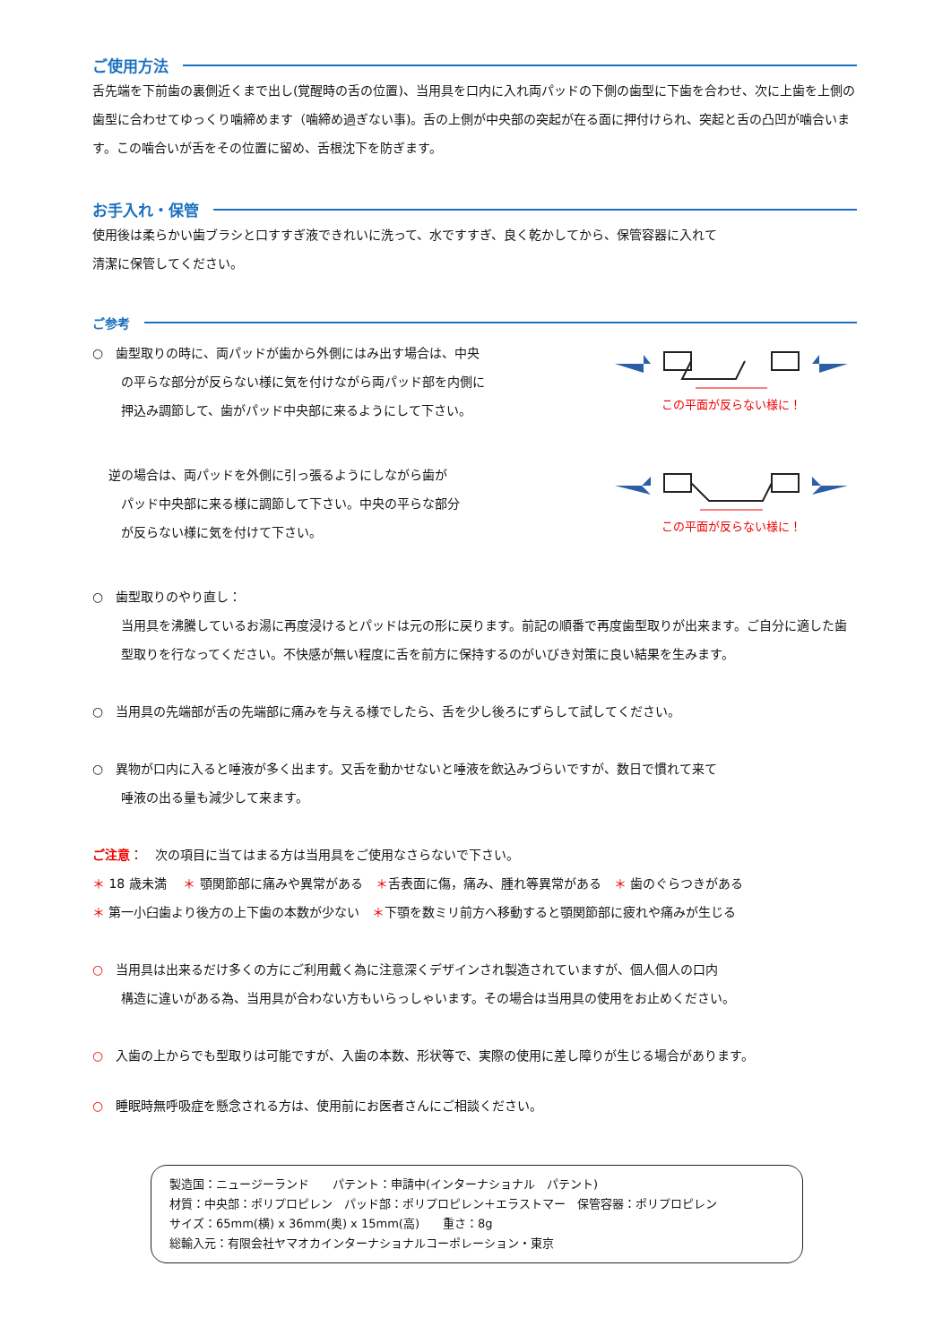ご使用方法
舌先端を下前歯の裏側近くまで出し(覚醒時の舌の位置)、当用具を口内に入れ両パッドの下側の歯型に下歯を合わせ、次に上歯を上側の歯型に合わせてゆっくり噛締めます（噛締め過ぎない事)。舌の上側が中央部の突起が在る面に押付けられ、突起と舌の凸凹が噛合います。この噛合いが舌をその位置に留め、舌根沈下を防ぎます。
お手入れ・保管
使用後は柔らかい歯ブラシと口すすぎ液できれいに洗って、水ですすぎ、良く乾かしてから、保管容器に入れて
清潔に保管してください。
ご参考
○　歯型取りの時に、両パッドが歯から外側にはみ出す場合は、中央
の平らな部分が反らない様に気を付けながら両パッド部を内側に
押込み調節して、歯がパッド中央部に来るようにして下さい。
この平面が反らない様に！
　 逆の場合は、両パッドを外側に引っ張るようにしながら歯が
パッド中央部に来る様に調節して下さい。中央の平らな部分
が反らない様に気を付けて下さい。
この平面が反らない様に！
○　歯型取りのやり直し：
当用具を沸騰しているお湯に再度浸けるとパッドは元の形に戻ります。前記の順番で再度歯型取りが出来ます。ご自分に適した歯型取りを行なってください。不快感が無い程度に舌を前方に保持するのがいびき対策に良い結果を生みます。
○　当用具の先端部が舌の先端部に痛みを与える様でしたら、舌を少し後ろにずらして試してください。
○　異物が口内に入ると唾液が多く出ます。又舌を動かせないと唾液を飲込みづらいですが、数日で慣れて来て
唾液の出る量も減少して来ます。
ご注意：　次の項目に当てはまる方は当用具をご使用なさらないで下さい。
＊ 18 歳未満　 ＊ 顎関節部に痛みや異常がある　＊舌表面に傷，痛み、腫れ等異常がある　＊ 歯のぐらつきがある
＊ 第一小臼歯より後方の上下歯の本数が少ない　＊下顎を数ミリ前方へ移動すると顎関節部に疲れや痛みが生じる
○　当用具は出来るだけ多くの方にご利用戴く為に注意深くデザインされ製造されていますが、個人個人の口内
構造に違いがある為、当用具が合わない方もいらっしゃいます。その場合は当用具の使用をお止めください。
○　入歯の上からでも型取りは可能ですが、入歯の本数、形状等で、実際の使用に差し障りが生じる場合があります。
○　睡眠時無呼吸症を懸念される方は、使用前にお医者さんにご相談ください。
製造国：ニュージーランド　　パテント：申請中(インターナショナル　パテント)
材質：中央部：ポリプロピレン　パッド部：ポリプロピレン＋エラストマー　保管容器：ポリプロピレン
サイズ：65mm(横) x 36mm(奥) x 15mm(高)　　重さ：8g
総輸入元：有限会社ヤマオカインターナショナルコーポレーション・東京